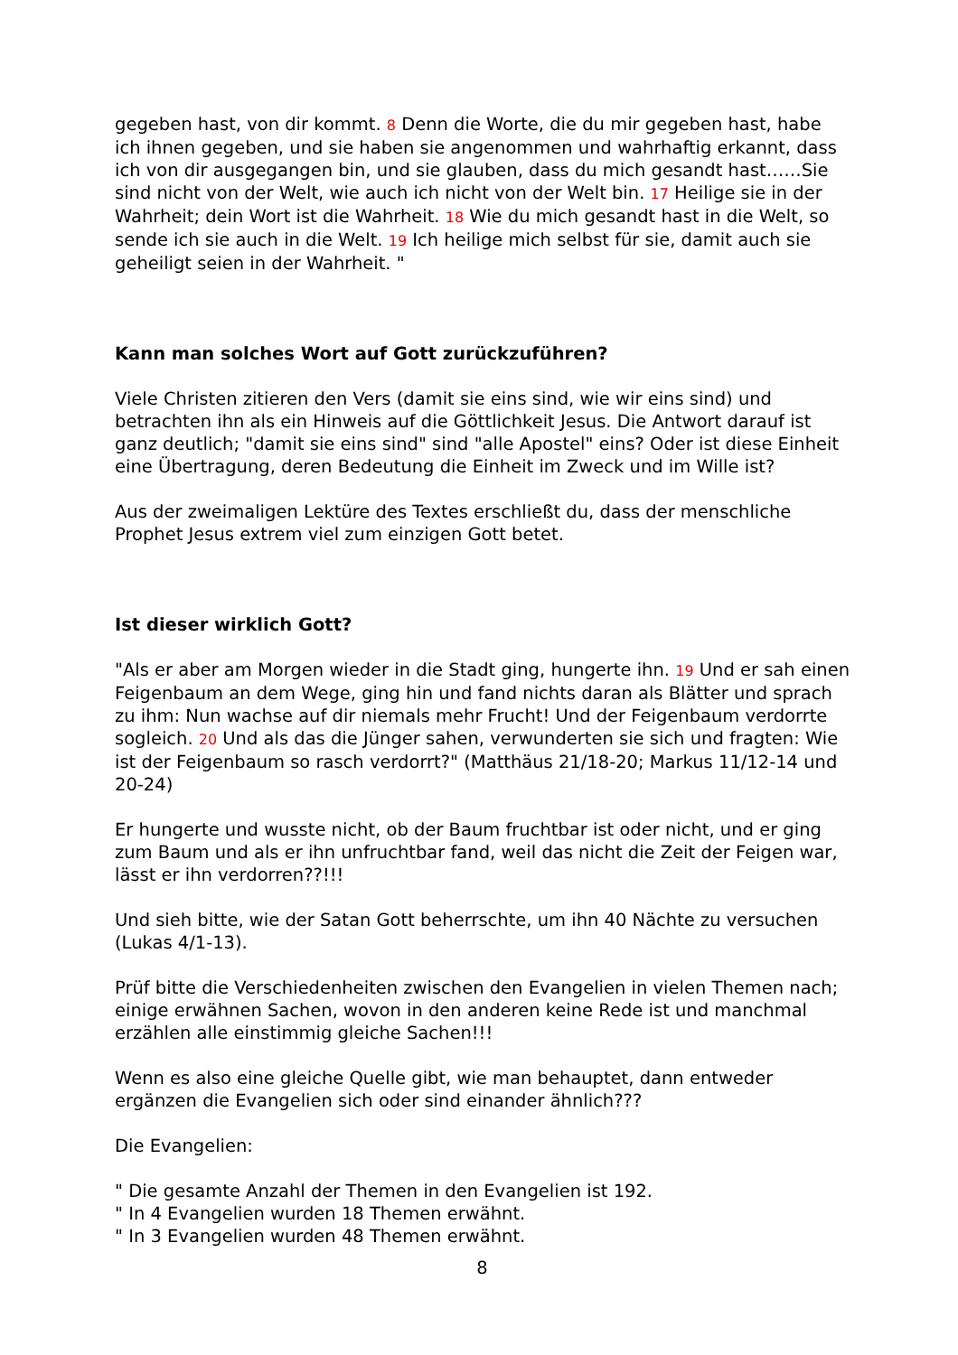gegeben hast, von dir kommt. 8 Denn die Worte, die du mir gegeben hast, habe ich ihnen gegeben, und sie haben sie angenommen und wahrhaftig erkannt, dass ich von dir ausgegangen bin, und sie glauben, dass du mich gesandt hast……Sie sind nicht von der Welt, wie auch ich nicht von der Welt bin. 17 Heilige sie in der Wahrheit; dein Wort ist die Wahrheit. 18 Wie du mich gesandt hast in die Welt, so sende ich sie auch in die Welt. 19 Ich heilige mich selbst für sie, damit auch sie geheiligt seien in der Wahrheit. "
Kann man solches Wort auf Gott zurückzuführen?
Viele Christen zitieren den Vers (damit sie eins sind, wie wir eins sind) und betrachten ihn als ein Hinweis auf die Göttlichkeit Jesus. Die Antwort darauf ist ganz deutlich; "damit sie eins sind" sind "alle Apostel" eins? Oder ist diese Einheit eine Übertragung, deren Bedeutung die Einheit im Zweck und im Wille ist?
Aus der zweimaligen Lektüre des Textes erschließt du, dass der menschliche Prophet Jesus extrem viel zum einzigen Gott betet.
Ist dieser wirklich Gott?
"Als er aber am Morgen wieder in die Stadt ging, hungerte ihn. 19 Und er sah einen Feigenbaum an dem Wege, ging hin und fand nichts daran als Blätter und sprach zu ihm: Nun wachse auf dir niemals mehr Frucht! Und der Feigenbaum verdorrte sogleich. 20 Und als das die Jünger sahen, verwunderten sie sich und fragten: Wie ist der Feigenbaum so rasch verdorrt?" (Matthäus 21/18-20; Markus 11/12-14 und 20-24)
Er hungerte und wusste nicht, ob der Baum fruchtbar ist oder nicht, und er ging zum Baum und als er ihn unfruchtbar fand, weil das nicht die Zeit der Feigen war, lässt er ihn verdorren??!!!
Und sieh bitte, wie der Satan Gott beherrschte, um ihn 40 Nächte zu versuchen (Lukas 4/1-13).
Prüf bitte die Verschiedenheiten zwischen den Evangelien in vielen Themen nach; einige erwähnen Sachen, wovon in den anderen keine Rede ist und manchmal erzählen alle einstimmig gleiche Sachen!!!
Wenn es also eine gleiche Quelle gibt, wie man behauptet, dann entweder ergänzen die Evangelien sich oder sind einander ähnlich???
Die Evangelien:
" Die gesamte Anzahl der Themen in den Evangelien ist 192.
" In 4 Evangelien wurden 18 Themen erwähnt.
" In 3 Evangelien wurden 48 Themen erwähnt.
8